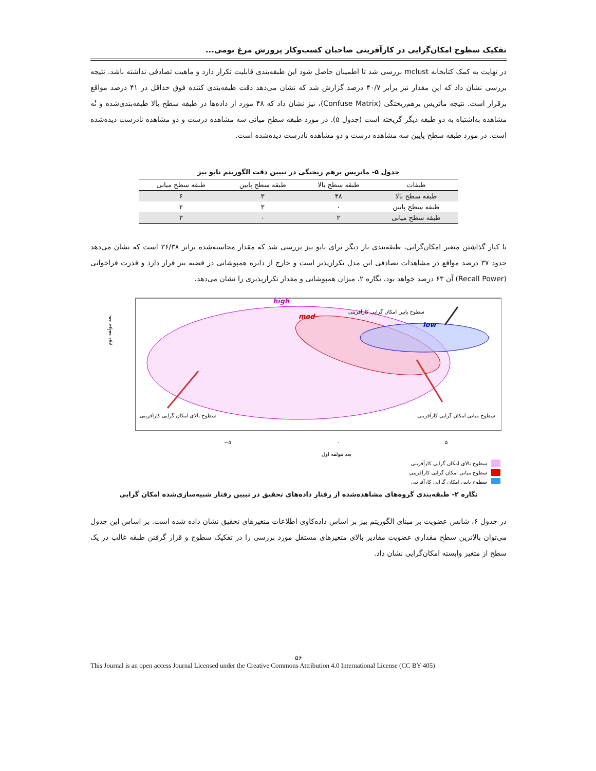تفکیک سطوح امکان‌گرایی در کارآفرینی صاحبان کسب‌وکار پرورش مرغ بومی...
در نهایت به کمک کتابخانه mclust بررسی شد تا اطمینان حاصل شود این طبقه‌بندی قابلیت تکرار دارد و ماهیت تصادفی نداشته باشد. نتیجه بررسی نشان داد که این مقدار نیز برابر ۴۰/۷ درصد گزارش شد که نشان می‌دهد دقت طبقه‌بندی کننده فوق حداقل در ۴۱ درصد مواقع برقرار است. نتیجه ماتریس برهم‌ریختگی (Confuse Matrix)، نیز نشان داد که ۴۸ مورد از داده‌ها در طبقه سطح بالا طبقه‌بندی‌شده و نُه مشاهده به‌اشتباه به دو طبقه دیگر گریخته است (جدول ۵). در مورد طبقه سطح میانی سه مشاهده درست و دو مشاهده نادرست دیده‌شده است. در مورد طبقه سطح پایین سه مشاهده درست و دو مشاهده نادرست دیده‌شده است.
جدول ۵- ماتریس برهم ریختگی در تبیین دقت الگوریتم نایو بیز
| طبقات | طبقه سطح بالا | طبقه سطح پایین | طبقه سطح میانی |
| --- | --- | --- | --- |
| طبقه سطح بالا | ۴۸ | ۳ | ۶ |
| طبقه سطح پایین | ۰ | ۳ | ۲ |
| طبقه سطح میانی | ۲ | ۰ | ۳ |
با کنار گذاشتن متغیر امکان‌گرایی، طبقه‌بندی بار دیگر برای نایو بیز بررسی شد که مقدار محاسبه‌شده برابر ۳۶/۳۸ است که نشان می‌دهد حدود ۳۷ درصد مواقع در مشاهدات تصادفی این مدل تکرارپذیر است و خارج از دایره همپوشانی در قضیه بیز قرار دارد و قدرت فراخوانی (Recall Power) آن ۶۳ درصد خواهد بود. نگاره ۲، میزان همپوشانی و مقدار تکرارپذیری را نشان می‌دهد.
high
med
low
سطوح پایین امکان گرایی کارآفرینی
سطوح بالای امکان گرایی کارآفرینی
سطوح میانی امکان گرایی کارآفرینی
−۵
۰
۵
بعد مولفه اول
بعد مولفه دوم
سطوح بالای امکان گرایی کارآفرینی
سطوح میانی امکان گرایی کارآفرینی
سطوح پایین امکان گرایی کارآفرینی
نگاره ۲- طبقه‌بندی گروه‌های مشاهده‌شده از رفتار داده‌های تحقیق در تبیین رفتار شبیه‌سازی‌شده امکان گرایی
در جدول ۶، شانس عضویت بر مبنای الگوریتم بیز بر اساس داده‌کاوی اطلاعات متغیرهای تحقیق نشان داده شده است. بر اساس این جدول می‌توان بالاترین سطح مقداری عضویت مقادیر بالای متغیرهای مستقل مورد بررسی را در تفکیک سطوح و قرار گرفتن طبقه غالب در یک سطح از متغیر وابسته امکان‌گرایی نشان داد.
۵۶
This Journal is an open access Journal Licensed under the Creative Commons Attribution 4.0 International License (CC BY 405)